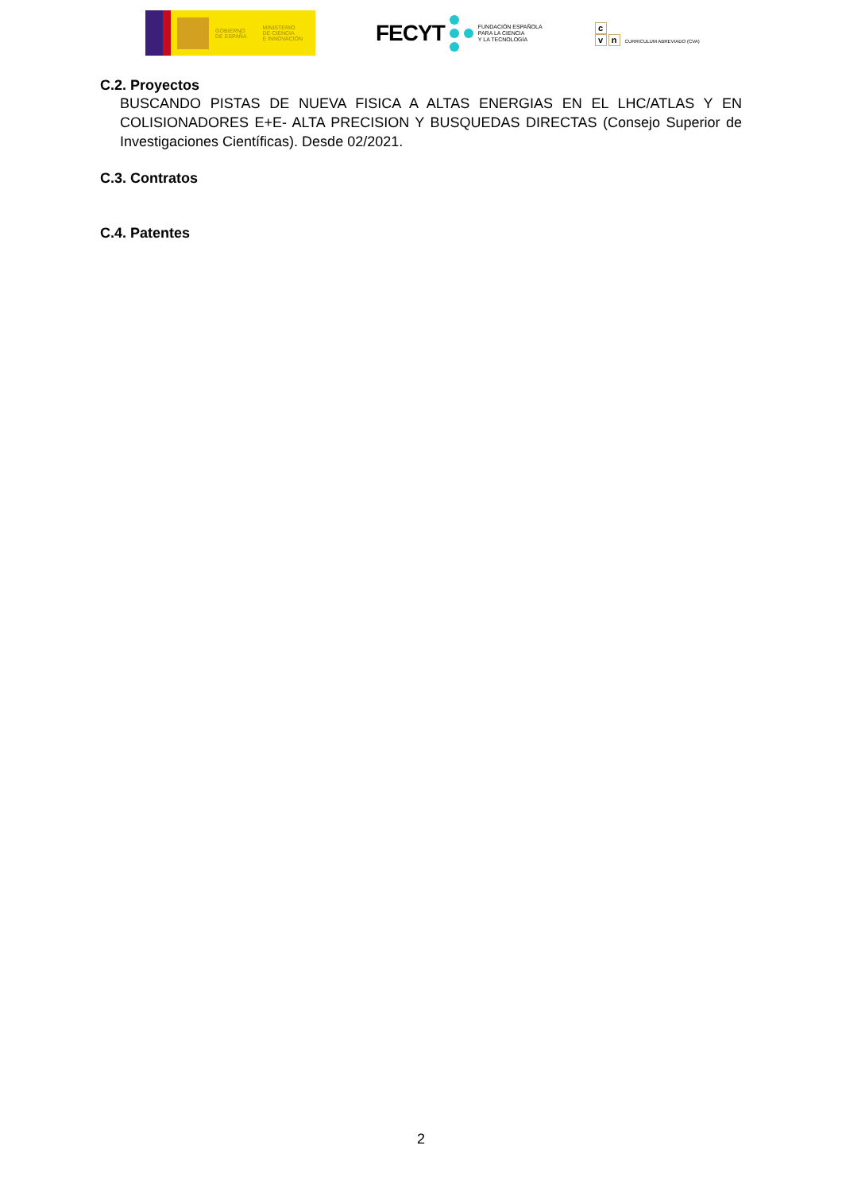GOBIERNO
DE ESPAÑA
MINISTERIO
DE CIENCIA
E INNOVACIÓN
FECYT FUNDACIÓN ESPAÑOLA
PARA LA CIENCIA
Y LA TECNOLOGÍA
c
vn
CURRICULUM ABREVIADO (CVA)
C.2. Proyectos
BUSCANDO PISTAS DE NUEVA FISICA A ALTAS ENERGIAS EN EL LHC/ATLAS Y EN COLISIONADORES E+E- ALTA PRECISION Y BUSQUEDAS DIRECTAS (Consejo Superior de Investigaciones Científicas). Desde 02/2021.
C.3. Contratos
C.4. Patentes
2